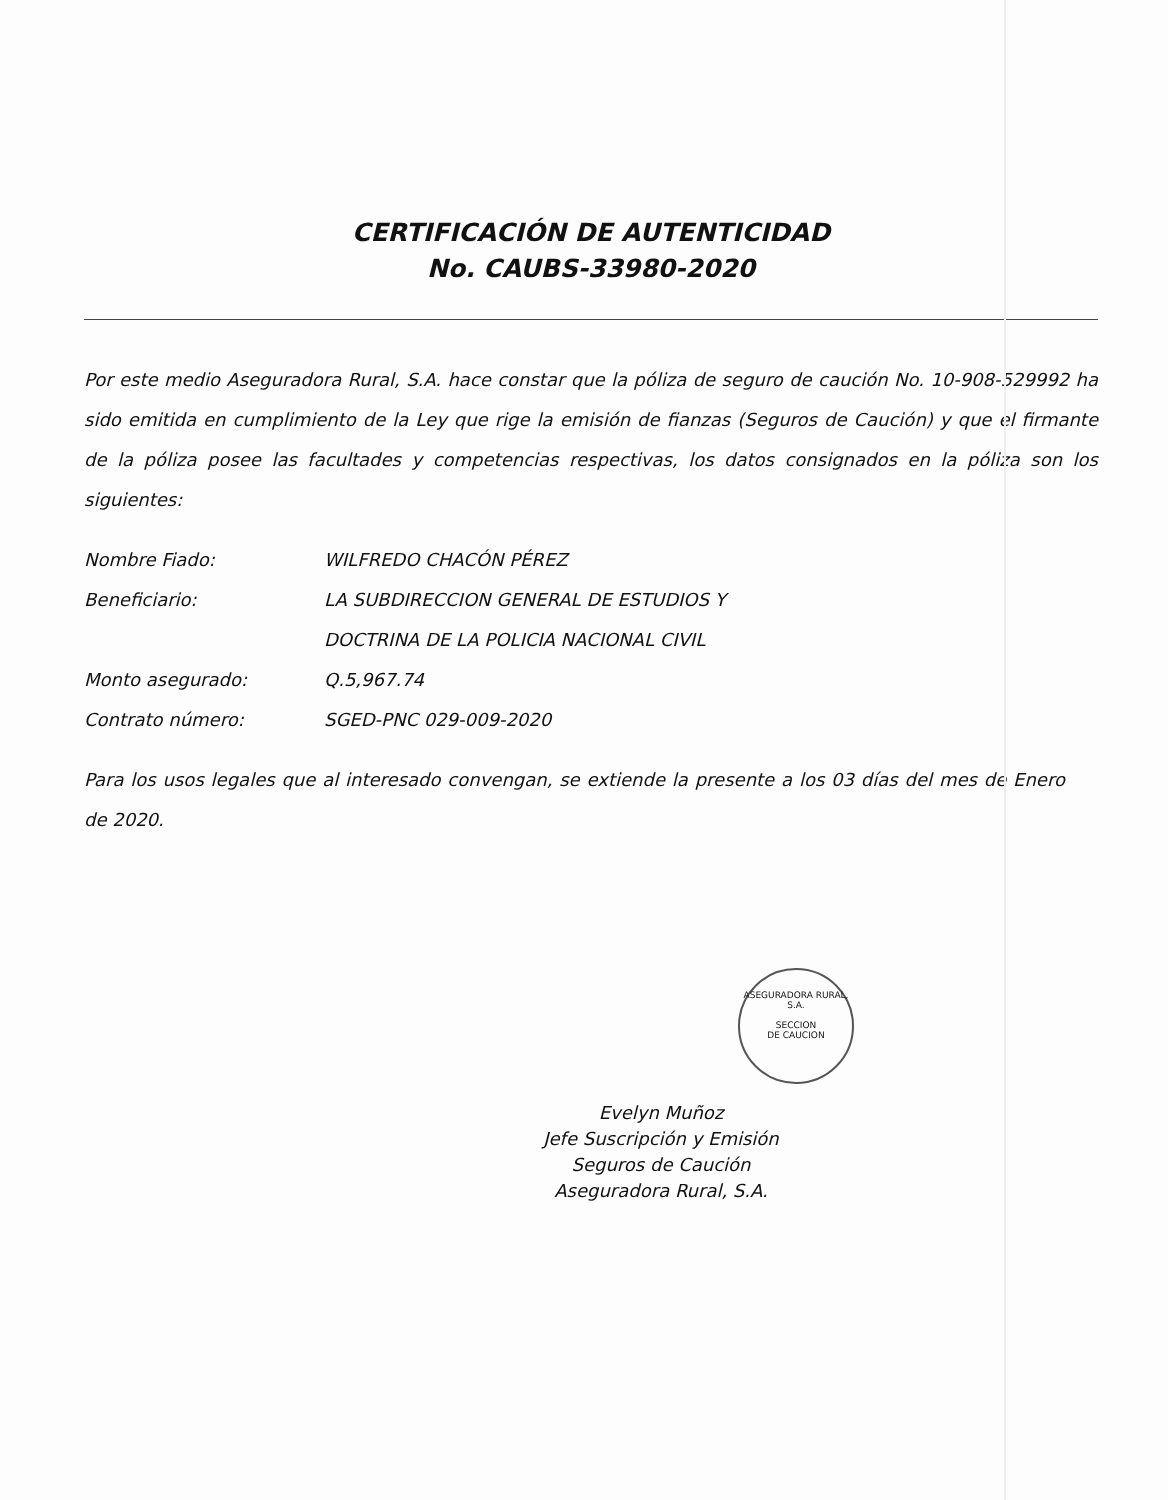CERTIFICACIÓN DE AUTENTICIDAD
No. CAUBS-33980-2020
Por este medio Aseguradora Rural, S.A. hace constar que la póliza de seguro de caución No. 10-908-529992 ha sido emitida en cumplimiento de la Ley que rige la emisión de fianzas (Seguros de Caución) y que el firmante de la póliza posee las facultades y competencias respectivas, los datos consignados en la póliza son los siguientes:
| Nombre Fiado: | WILFREDO CHACÓN PÉREZ |
| Beneficiario: | LA SUBDIRECCION GENERAL DE ESTUDIOS Y DOCTRINA DE LA POLICIA NACIONAL CIVIL |
| Monto asegurado: | Q.5,967.74 |
| Contrato número: | SGED-PNC 029-009-2020 |
Para los usos legales que al interesado convengan, se extiende la presente a los 03 días del mes de Enero de 2020.
Evelyn Muñoz
Jefe Suscripción y Emisión
Seguros de Caución
Aseguradora Rural, S.A.
ASEGURADORA RURAL, S.A.
SECCION
DE CAUCION